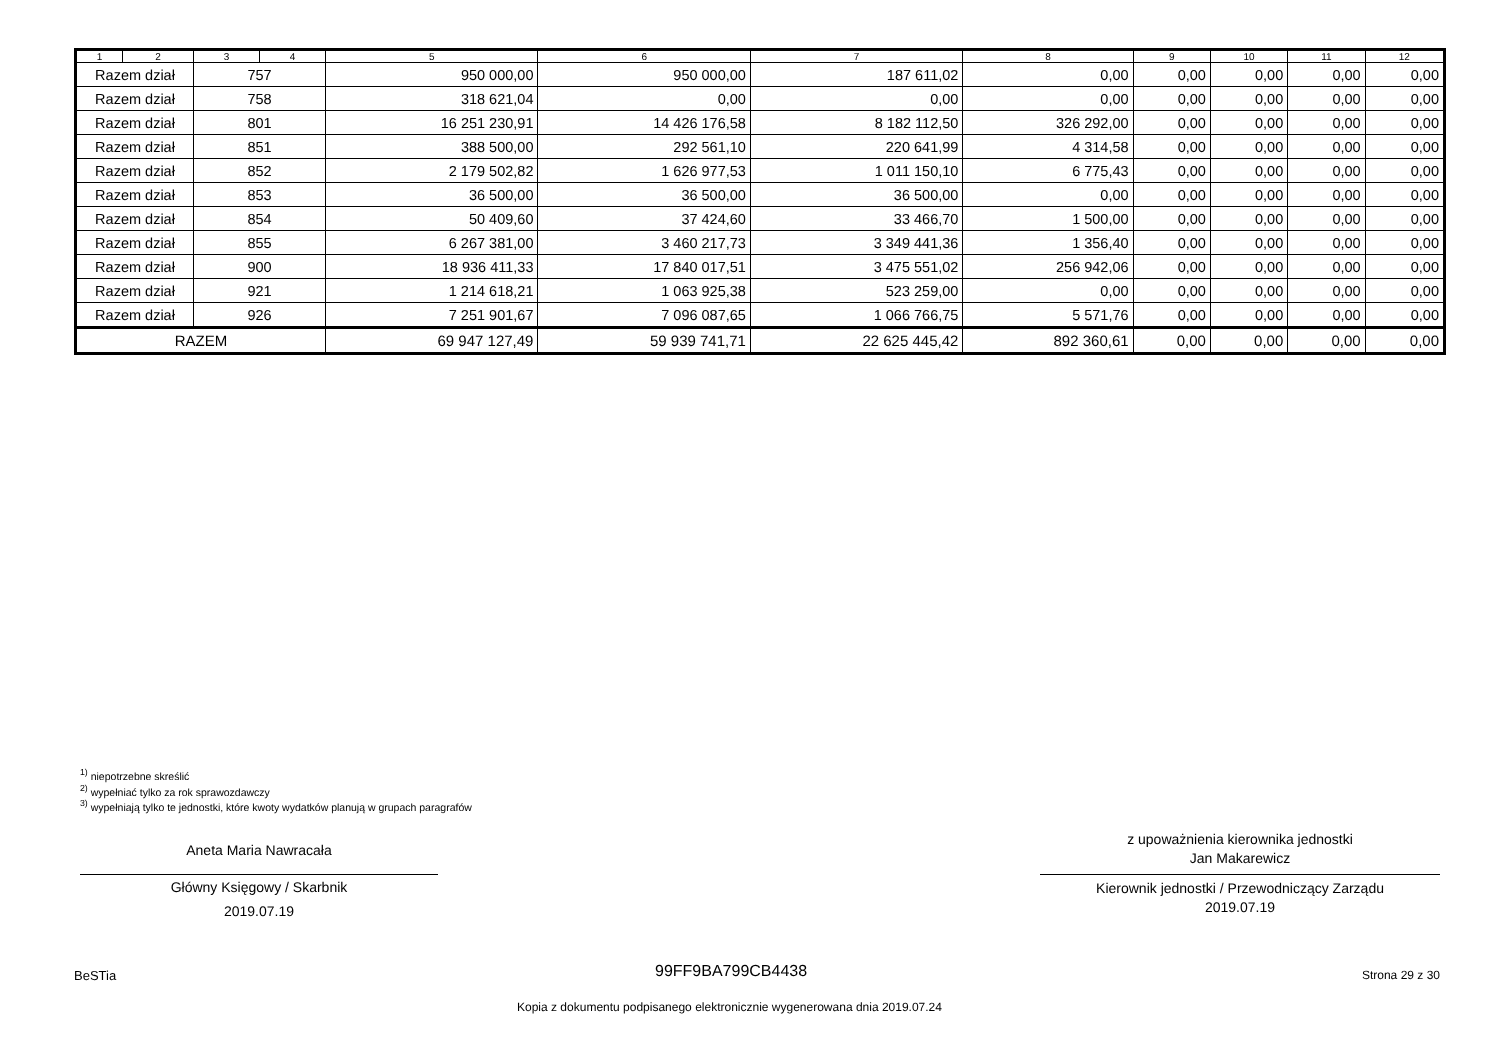| 1 | 2 | 3 | 4 | 5 | 6 | 7 | 8 | 9 | 10 | 11 | 12 |
| --- | --- | --- | --- | --- | --- | --- | --- | --- | --- | --- | --- |
| Razem dział | | 757 | | 950 000,00 | 950 000,00 | 187 611,02 | 0,00 | 0,00 | 0,00 | 0,00 | 0,00 |
| Razem dział | | 758 | | 318 621,04 | 0,00 | 0,00 | 0,00 | 0,00 | 0,00 | 0,00 | 0,00 |
| Razem dział | | 801 | | 16 251 230,91 | 14 426 176,58 | 8 182 112,50 | 326 292,00 | 0,00 | 0,00 | 0,00 | 0,00 |
| Razem dział | | 851 | | 388 500,00 | 292 561,10 | 220 641,99 | 4 314,58 | 0,00 | 0,00 | 0,00 | 0,00 |
| Razem dział | | 852 | | 2 179 502,82 | 1 626 977,53 | 1 011 150,10 | 6 775,43 | 0,00 | 0,00 | 0,00 | 0,00 |
| Razem dział | | 853 | | 36 500,00 | 36 500,00 | 36 500,00 | 0,00 | 0,00 | 0,00 | 0,00 | 0,00 |
| Razem dział | | 854 | | 50 409,60 | 37 424,60 | 33 466,70 | 1 500,00 | 0,00 | 0,00 | 0,00 | 0,00 |
| Razem dział | | 855 | | 6 267 381,00 | 3 460 217,73 | 3 349 441,36 | 1 356,40 | 0,00 | 0,00 | 0,00 | 0,00 |
| Razem dział | | 900 | | 18 936 411,33 | 17 840 017,51 | 3 475 551,02 | 256 942,06 | 0,00 | 0,00 | 0,00 | 0,00 |
| Razem dział | | 921 | | 1 214 618,21 | 1 063 925,38 | 523 259,00 | 0,00 | 0,00 | 0,00 | 0,00 | 0,00 |
| Razem dział | | 926 | | 7 251 901,67 | 7 096 087,65 | 1 066 766,75 | 5 571,76 | 0,00 | 0,00 | 0,00 | 0,00 |
| RAZEM | | | | 69 947 127,49 | 59 939 741,71 | 22 625 445,42 | 892 360,61 | 0,00 | 0,00 | 0,00 | 0,00 |
<sup>1)</sup> niepotrzebne skreślić
<sup>2)</sup> wypełniać tylko za rok sprawozdawczy
<sup>3)</sup> wypełniają tylko te jednostki, które kwoty wydatków planują w grupach paragrafów
Aneta Maria Nawracała
Główny Księgowy / Skarbnik
2019.07.19
z upoważnienia kierownika jednostki
Jan Makarewicz
Kierownik jednostki / Przewodniczący Zarządu
2019.07.19
BeSTia 99FF9BA799CB4438 Strona 29 z 30
Kopia z dokumentu podpisanego elektronicznie wygenerowana dnia 2019.07.24